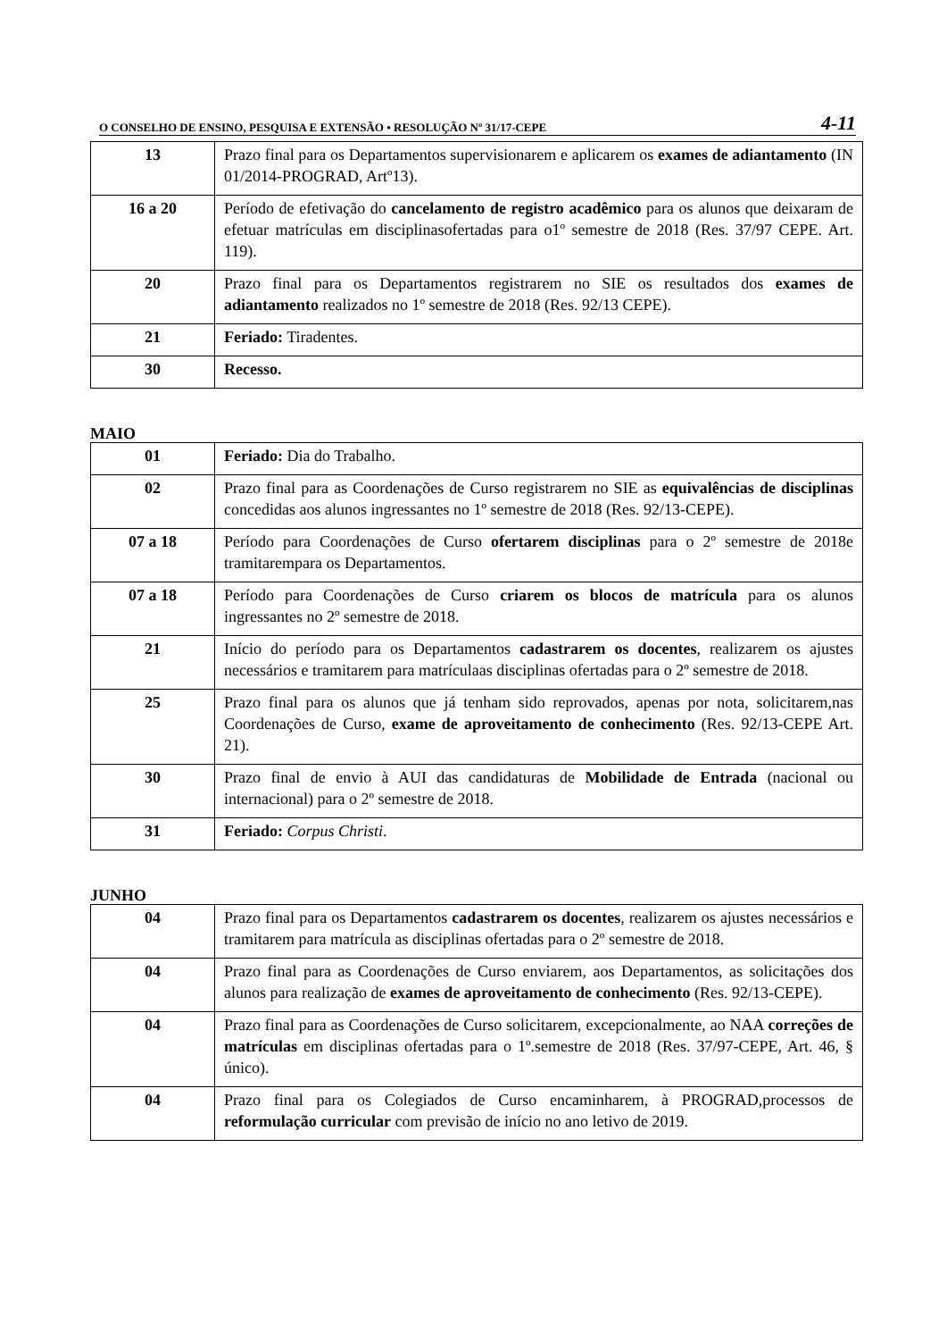O CONSELHO DE ENSINO, PESQUISA E EXTENSÃO • RESOLUÇÃO Nº 31/17-CEPE 4-11
| 13 | Prazo final para os Departamentos supervisionarem e aplicarem os exames de adiantamento (IN 01/2014-PROGRAD, Artº13). |
| 16 a 20 | Período de efetivação do cancelamento de registro acadêmico para os alunos que deixaram de efetuar matrículas em disciplinasofertadas para o1º semestre de 2018 (Res. 37/97 CEPE. Art. 119). |
| 20 | Prazo final para os Departamentos registrarem no SIE os resultados dos exames de adiantamento realizados no 1º semestre de 2018 (Res. 92/13 CEPE). |
| 21 | Feriado: Tiradentes. |
| 30 | Recesso. |
MAIO
| 01 | Feriado: Dia do Trabalho. |
| 02 | Prazo final para as Coordenações de Curso registrarem no SIE as equivalências de disciplinas concedidas aos alunos ingressantes no 1º semestre de 2018 (Res. 92/13-CEPE). |
| 07 a 18 | Período para Coordenações de Curso ofertarem disciplinas para o 2º semestre de 2018e tramitarempara os Departamentos. |
| 07 a 18 | Período para Coordenações de Curso criarem os blocos de matrícula para os alunos ingressantes no 2º semestre de 2018. |
| 21 | Início do período para os Departamentos cadastrarem os docentes , realizarem os ajustes necessários e tramitarem para matrículaas disciplinas ofertadas para o 2º semestre de 2018. |
| 25 | Prazo final para os alunos que já tenham sido reprovados, apenas por nota, solicitarem,nas Coordenações de Curso, exame de aproveitamento de conhecimento (Res. 92/13-CEPE Art. 21). |
| 30 | Prazo final de envio à AUI das candidaturas de Mobilidade de Entrada (nacional ou internacional) para o 2º semestre de 2018. |
| 31 | Feriado: Corpus Christi . |
JUNHO
| 04 | Prazo final para os Departamentos cadastrarem os docentes , realizarem os ajustes necessários e tramitarem para matrícula as disciplinas ofertadas para o 2º semestre de 2018. |
| 04 | Prazo final para as Coordenações de Curso enviarem, aos Departamentos, as solicitações dos alunos para realização de exames de aproveitamento de conhecimento (Res. 92/13-CEPE). |
| 04 | Prazo final para as Coordenações de Curso solicitarem, excepcionalmente, ao NAA correções de matrículas em disciplinas ofertadas para o 1º.semestre de 2018 (Res. 37/97-CEPE, Art. 46, § único). |
| 04 | Prazo final para os Colegiados de Curso encaminharem, à PROGRAD,processos de reformulação curricular com previsão de início no ano letivo de 2019. |